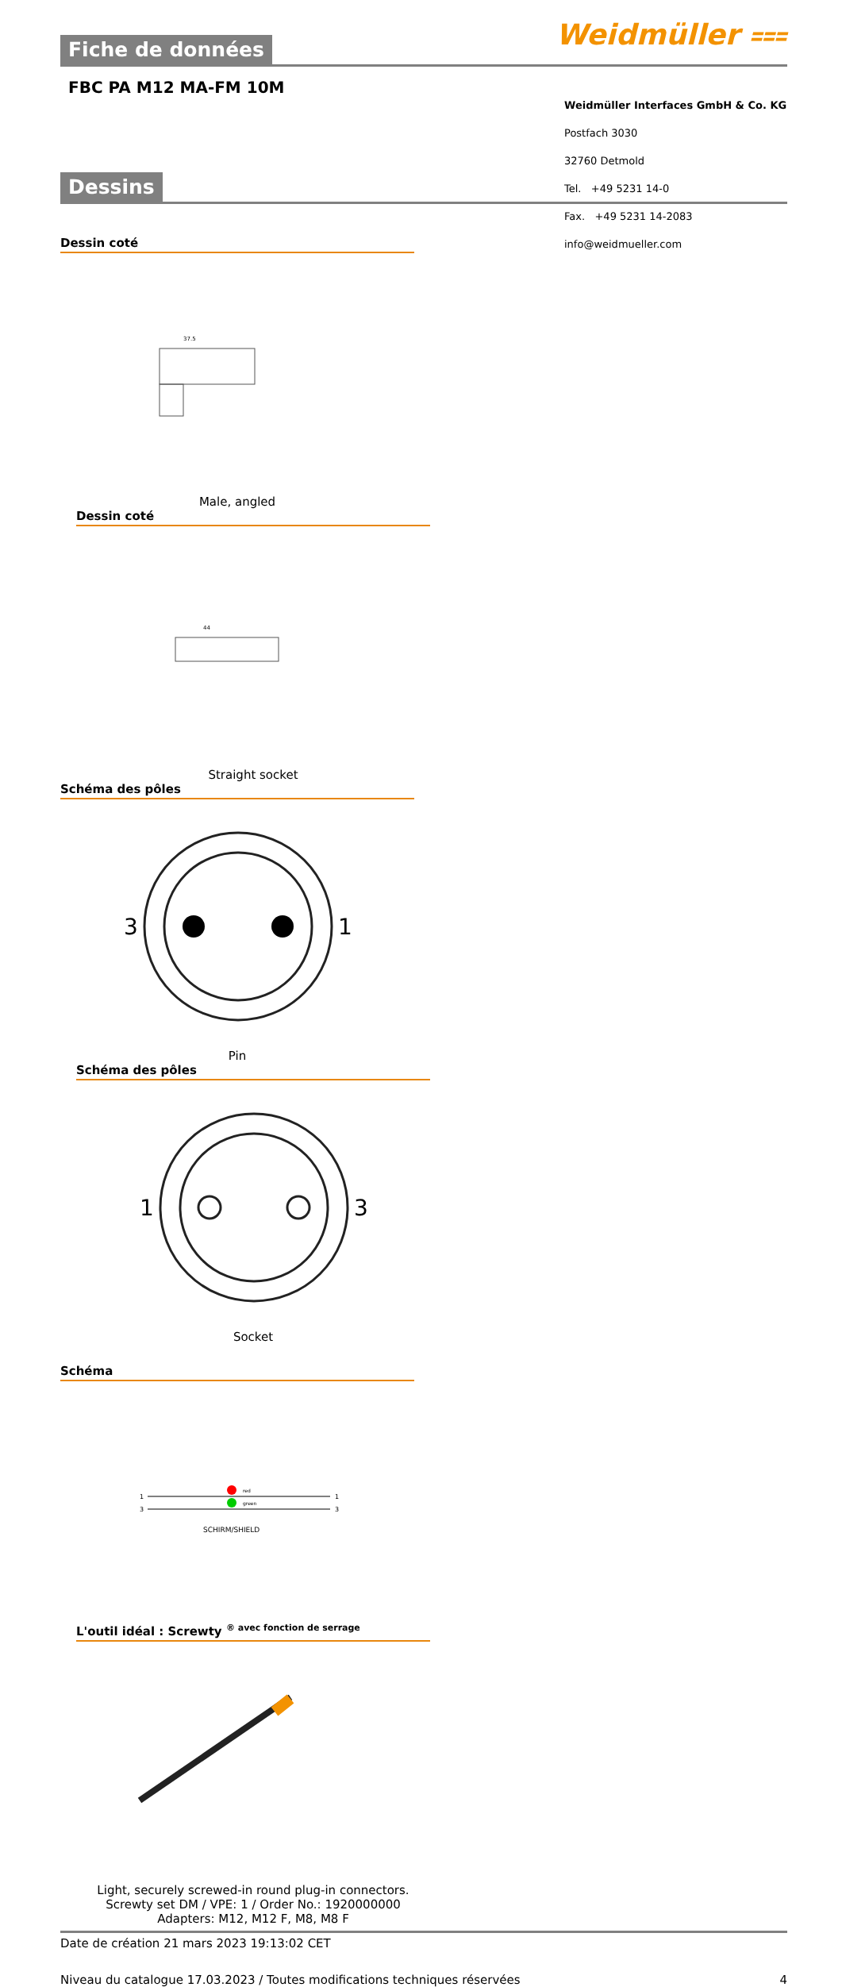Weidmüller ⩶
Fiche de données
FBC PA M12 MA-FM 10M
Dessins
Dessin coté
37.5
Male, angled
Dessin coté
44
Straight socket
Schéma des pôles
3
1
Pin
Schéma des pôles
1
3
Socket
Schéma
red
green
1
3
1
3
SCHIRM/SHIELD
L'outil idéal : Screwty <sup>® avec fonction de serrage</sup>
Light, securely screwed-in round plug-in connectors. Screwty set DM / VPE: 1 / Order No.: 1920000000 Adapters: M12, M12 F, M8, M8 F
Date de création 21 mars 2023 19:13:02 CET
Niveau du catalogue 17.03.2023 / Toutes modifications techniques réservées 4
Weidmüller Interfaces GmbH & Co. KG
Postfach 3030
32760 Detmold
Tel. +49 5231 14-0
Fax. +49 5231 14-2083
info@weidmueller.com